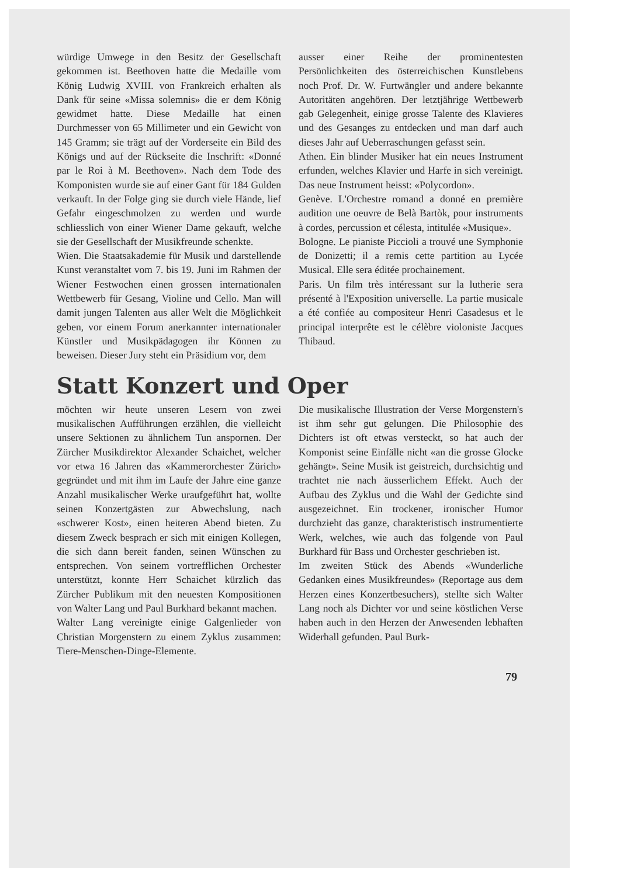würdige Umwege in den Besitz der Gesellschaft gekommen ist. Beethoven hatte die Medaille vom König Ludwig XVIII. von Frankreich erhalten als Dank für seine «Missa solemnis» die er dem König gewidmet hatte. Diese Medaille hat einen Durchmesser von 65 Millimeter und ein Gewicht von 145 Gramm; sie trägt auf der Vorderseite ein Bild des Königs und auf der Rückseite die Inschrift: «Donné par le Roi à M. Beethoven». Nach dem Tode des Komponisten wurde sie auf einer Gant für 184 Gulden verkauft. In der Folge ging sie durch viele Hände, lief Gefahr eingeschmolzen zu werden und wurde schliesslich von einer Wiener Dame gekauft, welche sie der Gesellschaft der Musikfreunde schenkte.
Wien. Die Staatsakademie für Musik und darstellende Kunst veranstaltet vom 7. bis 19. Juni im Rahmen der Wiener Festwochen einen grossen internationalen Wettbewerb für Gesang, Violine und Cello. Man will damit jungen Talenten aus aller Welt die Möglichkeit geben, vor einem Forum anerkannter internationaler Künstler und Musikpädagogen ihr Können zu beweisen. Dieser Jury steht ein Präsidium vor, dem
ausser einer Reihe der prominentesten Persönlichkeiten des österreichischen Kunstlebens noch Prof. Dr. W. Furtwängler und andere bekannte Autoritäten angehören. Der letztjährige Wettbewerb gab Gelegenheit, einige grosse Talente des Klavieres und des Gesanges zu entdecken und man darf auch dieses Jahr auf Ueberraschungen gefasst sein.
Athen. Ein blinder Musiker hat ein neues Instrument erfunden, welches Klavier und Harfe in sich vereinigt. Das neue Instrument heisst: «Polycordon».
Genève. L'Orchestre romand a donné en première audition une oeuvre de Belà Bartòk, pour instruments à cordes, percussion et célesta, intitulée «Musique».
Bologne. Le pianiste Piccioli a trouvé une Symphonie de Donizetti; il a remis cette partition au Lycée Musical. Elle sera éditée prochainement.
Paris. Un film très intéressant sur la lutherie sera présenté à l'Exposition universelle. La partie musicale a été confiée au compositeur Henri Casadesus et le principal interprête est le célèbre violoniste Jacques Thibaud.
Statt Konzert und Oper
möchten wir heute unseren Lesern von zwei musikalischen Aufführungen erzählen, die vielleicht unsere Sektionen zu ähnlichem Tun anspornen. Der Zürcher Musikdirektor Alexander Schaichet, welcher vor etwa 16 Jahren das «Kammerorchester Zürich» gegründet und mit ihm im Laufe der Jahre eine ganze Anzahl musikalischer Werke uraufgeführt hat, wollte seinen Konzertgästen zur Abwechslung, nach «schwerer Kost», einen heiteren Abend bieten. Zu diesem Zweck besprach er sich mit einigen Kollegen, die sich dann bereit fanden, seinen Wünschen zu entsprechen. Von seinem vortrefflichen Orchester unterstützt, konnte Herr Schaichet kürzlich das Zürcher Publikum mit den neuesten Kompositionen von Walter Lang und Paul Burkhard bekannt machen.
Walter Lang vereinigte einige Galgenlieder von Christian Morgenstern zu einem Zyklus zusammen: Tiere-Menschen-Dinge-Elemente.
Die musikalische Illustration der Verse Morgenstern's ist ihm sehr gut gelungen. Die Philosophie des Dichters ist oft etwas versteckt, so hat auch der Komponist seine Einfälle nicht «an die grosse Glocke gehängt». Seine Musik ist geistreich, durchsichtig und trachtet nie nach äusserlichem Effekt. Auch der Aufbau des Zyklus und die Wahl der Gedichte sind ausgezeichnet. Ein trockener, ironischer Humor durchzieht das ganze, charakteristisch instrumentierte Werk, welches, wie auch das folgende von Paul Burkhard für Bass und Orchester geschrieben ist.
Im zweiten Stück des Abends «Wunderliche Gedanken eines Musikfreundes» (Reportage aus dem Herzen eines Konzertbesuchers), stellte sich Walter Lang noch als Dichter vor und seine köstlichen Verse haben auch in den Herzen der Anwesenden lebhaften Widerhall gefunden. Paul Burk-
79